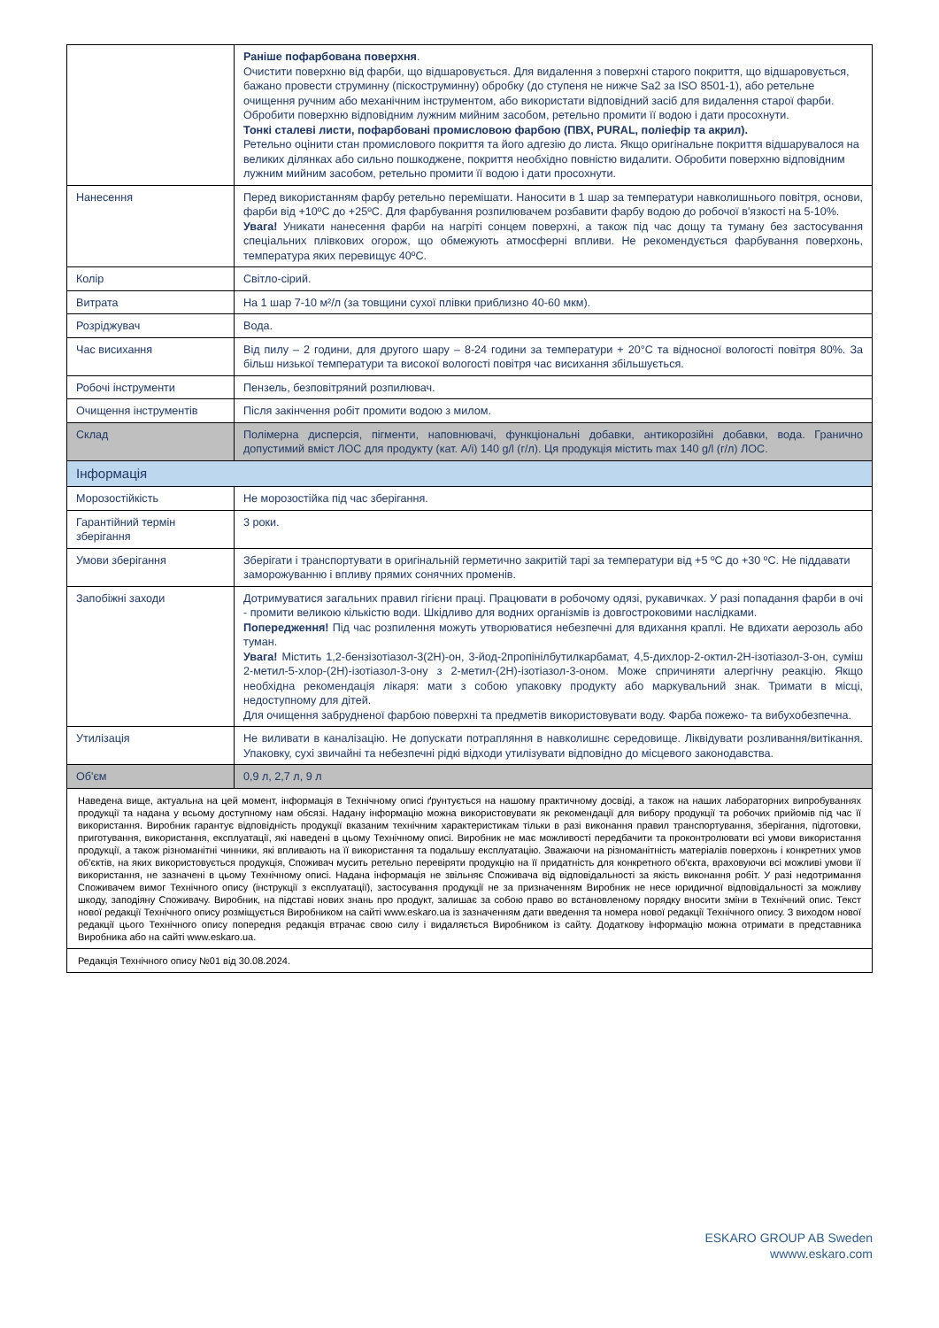| | Раніше пофарбована поверхня . Очистити поверхню від фарби, що відшаровується. Для видалення з поверхні старого покриття, що відшаровується, бажано провести струминну (піскоструминну) обробку (до ступеня не нижче Sa2 за ISO 8501-1), або ретельне очищення ручним або механічним інструментом, або використати відповідний засіб для видалення старої фарби. Обробити поверхню відповідним лужним мийним засобом, ретельно промити її водою і дати просохнути. Тонкі сталеві листи, пофарбовані промисловою фарбою (ПВХ, PURAL, поліефір та акрил). Ретельно оцінити стан промислового покриття та його адгезію до листа. Якщо оригінальне покриття відшарувалося на великих ділянках або сильно пошкоджене, покриття необхідно повністю видалити. Обробити поверхню відповідним лужним мийним засобом, ретельно промити її водою і дати просохнути. |
| Нанесення | Перед використанням фарбу ретельно перемішати. Наносити в 1 шар за температури навколишнього повітря, основи, фарби від +10ºC до +25ºC. Для фарбування розпилювачем розбавити фарбу водою до робочої в'язкості на 5-10%. Увага! Уникати нанесення фарби на нагріті сонцем поверхні, а також під час дощу та туману без застосування спеціальних плівкових огорож, що обмежують атмосферні впливи. Не рекомендується фарбування поверхонь, температура яких перевищує 40ºC. |
| Колір | Світло-сірий. |
| Витрата | На 1 шар 7-10 м²/л (за товщини сухої плівки приблизно 40-60 мкм). |
| Розріджувач | Вода. |
| Час висихання | Від пилу – 2 години, для другого шару – 8-24 години за температури + 20°C та відносної вологості повітря 80%. За більш низької температури та високої вологості повітря час висихання збільшується. |
| Робочі інструменти | Пензель, безповітряний розпилювач. |
| Очищення інструментів | Після закінчення робіт промити водою з милом. |
| Склад | Полімерна дисперсія, пігменти, наповнювачі, функціональні добавки, антикорозійні добавки, вода. Гранично допустимий вміст ЛОС для продукту (кат. A/i) 140 g/l (г/л). Ця продукція містить max 140 g/l (г/л) ЛОС. |
| Інформація | |
| Морозостійкість | Не морозостійка під час зберігання. |
| Гарантійний термін зберігання | 3 роки. |
| Умови зберігання | Зберігати і транспортувати в оригінальній герметично закритій тарі за температури від +5 ºC до +30 ºC. Не піддавати заморожуванню і впливу прямих сонячних променів. |
| Запобіжні заходи | Дотримуватися загальних правил гігієни праці. Працювати в робочому одязі, рукавичках. У разі попадання фарби в очі - промити великою кількістю води. Шкідливо для водних організмів із довгостроковими наслідками. Попередження! Під час розпилення можуть утворюватися небезпечні для вдихання краплі. Не вдихати аерозоль або туман. Увага! Містить 1,2-бензізотіазол-3(2H)-он, 3-йод-2пропінілбутилкарбамат, 4,5-дихлор-2-октил-2H-ізотіазол-3-он, суміш 2-метил-5-хлор-(2H)-ізотіазол-3-ону з 2-метил-(2H)-ізотіазол-3-оном. Може спричиняти алергічну реакцію. Якщо необхідна рекомендація лікаря: мати з собою упаковку продукту або маркувальний знак. Тримати в місці, недоступному для дітей. Для очищення забрудненої фарбою поверхні та предметів використовувати воду. Фарба пожежо- та вибухобезпечна. |
| Утилізація | Не виливати в каналізацію. Не допускати потрапляння в навколишнє середовище. Ліквідувати розливання/витікання. Упаковку, сухі звичайні та небезпечні рідкі відходи утилізувати відповідно до місцевого законодавства. |
| Об'єм | 0,9 л, 2,7 л, 9 л |
| Наведена вище, актуальна на цей момент, інформація в Технічному описі ґрунтується на нашому практичному досвіді, а також на наших лабораторних випробуваннях продукції та надана у всьому доступному нам обсязі. Надану інформацію можна використовувати як рекомендації для вибору продукції та робочих прийомів під час її використання. Виробник гарантує відповідність продукції вказаним технічним характеристикам тільки в разі виконання правил транспортування, зберігання, підготовки, приготування, використання, експлуатації, які наведені в цьому Технічному описі. Виробник не має можливості передбачити та проконтролювати всі умови використання продукції, а також різноманітні чинники, які впливають на її використання та подальшу експлуатацію. Зважаючи на різноманітність матеріалів поверхонь і конкретних умов об'єктів, на яких використовується продукція, Споживач мусить ретельно перевіряти продукцію на її придатність для конкретного об'єкта, враховуючи всі можливі умови її використання, не зазначені в цьому Технічному описі. Надана інформація не звільняє Споживача від відповідальності за якість виконання робіт. У разі недотримання Споживачем вимог Технічного опису (інструкції з експлуатації), застосування продукції не за призначенням Виробник не несе юридичної відповідальності за можливу шкоду, заподіяну Споживачу. Виробник, на підставі нових знань про продукт, залишає за собою право во встановленому порядку вносити зміни в Технічний опис. Текст нової редакції Технічного опису розміщується Виробником на сайті www.eskaro.ua із зазначенням дати введення та номера нової редакції Технічного опису. З виходом нової редакції цього Технічного опису попередня редакція втрачає свою силу і видаляється Виробником із сайту. Додаткову інформацію можна отримати в представника Виробника або на сайті www.eskaro.ua. | |
| Редакція Технічного опису №01 від 30.08.2024. | |
ESKARO GROUP AB Sweden
wwww.eskaro.com